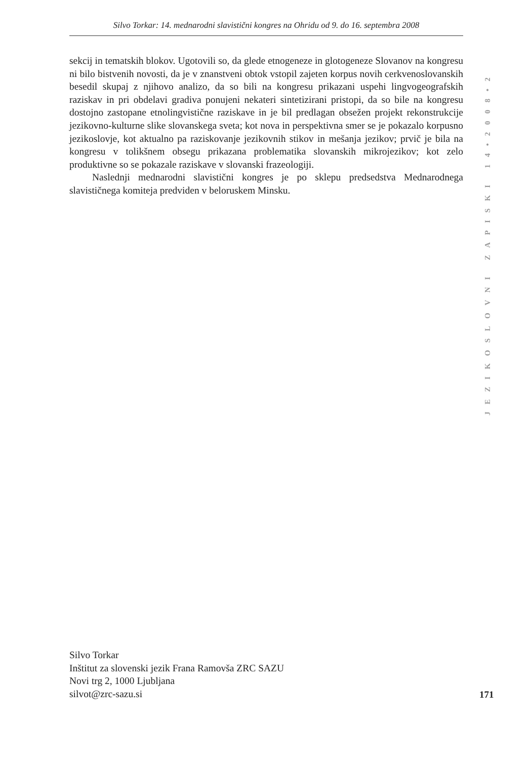Silvo Torkar: 14. mednarodni slavistični kongres na Ohridu od 9. do 16. septembra 2008
sekcij in tematskih blokov. Ugotovili so, da glede etnogeneze in glotogeneze Slovanov na kongresu ni bilo bistvenih novosti, da je v znanstveni obtok vstopil zajeten korpus novih cerkvenoslovanskih besedil skupaj z njihovo analizo, da so bili na kongresu prikazani uspehi lingvogeografskih raziskav in pri obdelavi gradiva ponujeni nekateri sintetizirani pristopi, da so bile na kongresu dostojno zastopane etnolingvistične raziskave in je bil predlagan obsežen projekt rekonstrukcije jezikovno-kulturne slike slovanskega sveta; kot nova in perspektivna smer se je pokazalo korpusno jezikoslovje, kot aktualno pa raziskovanje jezikovnih stikov in mešanja jezikov; prvič je bila na kongresu v tolikšnem obsegu prikazana problematika slovanskih mikrojezikov; kot zelo produktivne so se pokazale raziskave v slovanski frazeologiji.
Naslednji mednarodni slavistični kongres je po sklepu predsedstva Mednarodnega slavističnega komiteja predviden v beloruskem Minsku.
JEZIKOSLOVNI ZAPISKI 14•2008•2
Silvo Torkar
Inštitut za slovenski jezik Frana Ramovša ZRC SAZU
Novi trg 2, 1000 Ljubljana
silvot@zrc-sazu.si
171